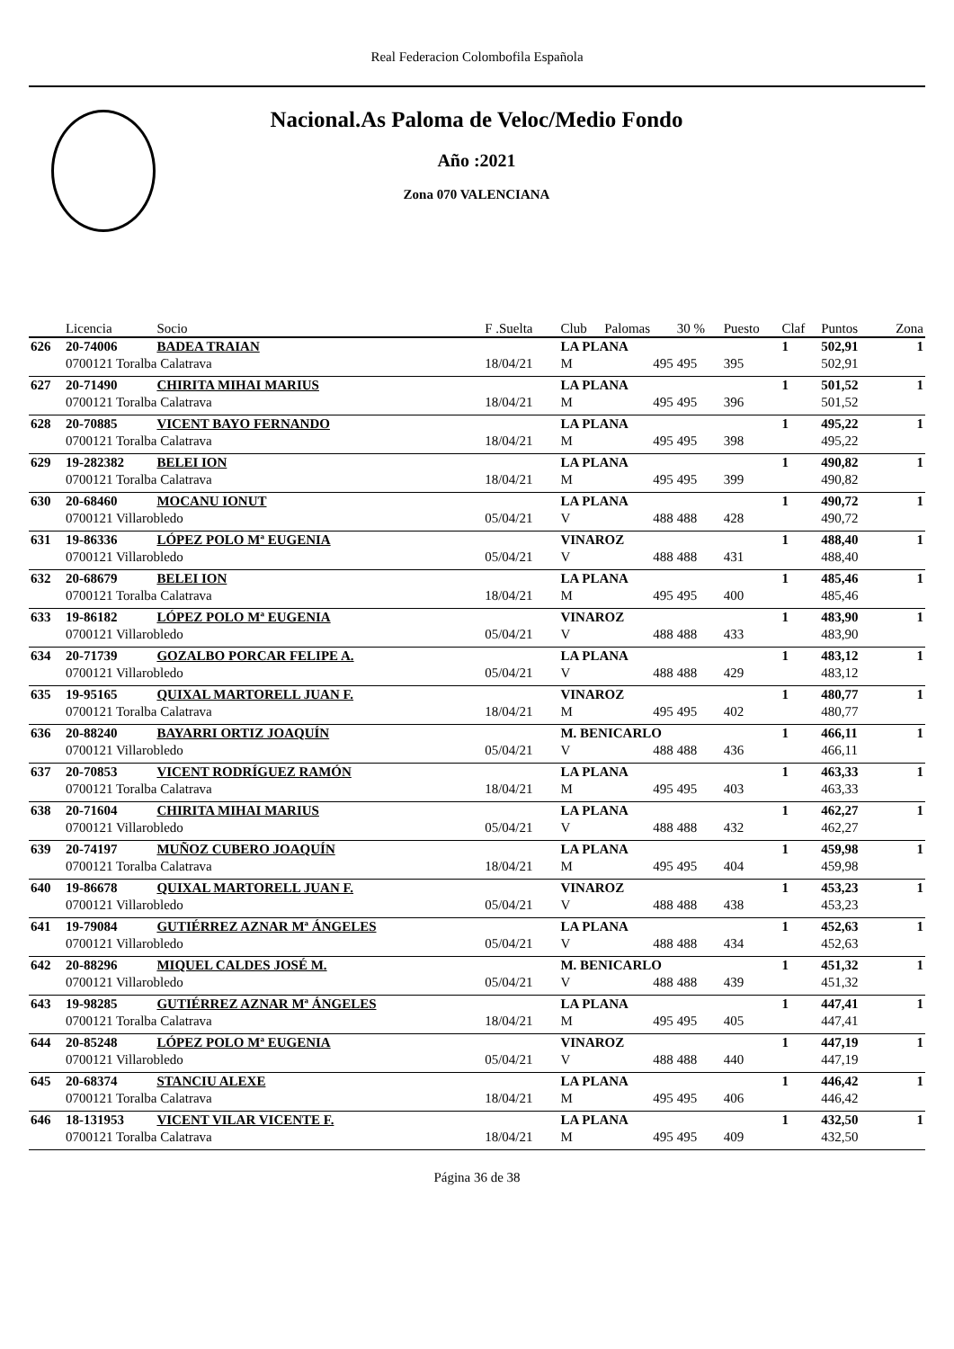Real Federacion Colombofila Española
Nacional.As Paloma de Veloc/Medio Fondo
Año :2021
Zona 070 VALENCIANA
| | Licencia | Socio | F .Suelta | Club | Palomas | 30 % | Puesto | Claf | Puntos | Zona |
| --- | --- | --- | --- | --- | --- | --- | --- | --- | --- | --- |
| 626 | 20-74006 | BADEA TRAIAN | | LA PLANA | | | | 1 | 502,91 | 1 |
| | 0700121 Toralba Calatrava | | 18/04/21 | M | 495 | 495 | 395 | | 502,91 | |
| 627 | 20-71490 | CHIRITA MIHAI MARIUS | | LA PLANA | | | | 1 | 501,52 | 1 |
| | 0700121 Toralba Calatrava | | 18/04/21 | M | 495 | 495 | 396 | | 501,52 | |
| 628 | 20-70885 | VICENT BAYO FERNANDO | | LA PLANA | | | | 1 | 495,22 | 1 |
| | 0700121 Toralba Calatrava | | 18/04/21 | M | 495 | 495 | 398 | | 495,22 | |
| 629 | 19-282382 | BELEI ION | | LA PLANA | | | | 1 | 490,82 | 1 |
| | 0700121 Toralba Calatrava | | 18/04/21 | M | 495 | 495 | 399 | | 490,82 | |
| 630 | 20-68460 | MOCANU IONUT | | LA PLANA | | | | 1 | 490,72 | 1 |
| | 0700121 Villarobledo | | 05/04/21 | V | 488 | 488 | 428 | | 490,72 | |
| 631 | 19-86336 | LÓPEZ POLO Mª EUGENIA | | VINAROZ | | | | 1 | 488,40 | 1 |
| | 0700121 Villarobledo | | 05/04/21 | V | 488 | 488 | 431 | | 488,40 | |
| 632 | 20-68679 | BELEI ION | | LA PLANA | | | | 1 | 485,46 | 1 |
| | 0700121 Toralba Calatrava | | 18/04/21 | M | 495 | 495 | 400 | | 485,46 | |
| 633 | 19-86182 | LÓPEZ POLO Mª EUGENIA | | VINAROZ | | | | 1 | 483,90 | 1 |
| | 0700121 Villarobledo | | 05/04/21 | V | 488 | 488 | 433 | | 483,90 | |
| 634 | 20-71739 | GOZALBO PORCAR FELIPE A. | | LA PLANA | | | | 1 | 483,12 | 1 |
| | 0700121 Villarobledo | | 05/04/21 | V | 488 | 488 | 429 | | 483,12 | |
| 635 | 19-95165 | QUIXAL MARTORELL JUAN F. | | VINAROZ | | | | 1 | 480,77 | 1 |
| | 0700121 Toralba Calatrava | | 18/04/21 | M | 495 | 495 | 402 | | 480,77 | |
| 636 | 20-88240 | BAYARRI ORTIZ JOAQUÍN | | M. BENICARLO | | | | 1 | 466,11 | 1 |
| | 0700121 Villarobledo | | 05/04/21 | V | 488 | 488 | 436 | | 466,11 | |
| 637 | 20-70853 | VICENT RODRÍGUEZ RAMÓN | | LA PLANA | | | | 1 | 463,33 | 1 |
| | 0700121 Toralba Calatrava | | 18/04/21 | M | 495 | 495 | 403 | | 463,33 | |
| 638 | 20-71604 | CHIRITA MIHAI MARIUS | | LA PLANA | | | | 1 | 462,27 | 1 |
| | 0700121 Villarobledo | | 05/04/21 | V | 488 | 488 | 432 | | 462,27 | |
| 639 | 20-74197 | MUÑOZ CUBERO JOAQUÍN | | LA PLANA | | | | 1 | 459,98 | 1 |
| | 0700121 Toralba Calatrava | | 18/04/21 | M | 495 | 495 | 404 | | 459,98 | |
| 640 | 19-86678 | QUIXAL MARTORELL JUAN F. | | VINAROZ | | | | 1 | 453,23 | 1 |
| | 0700121 Villarobledo | | 05/04/21 | V | 488 | 488 | 438 | | 453,23 | |
| 641 | 19-79084 | GUTIÉRREZ AZNAR Mª ÁNGELES | | LA PLANA | | | | 1 | 452,63 | 1 |
| | 0700121 Villarobledo | | 05/04/21 | V | 488 | 488 | 434 | | 452,63 | |
| 642 | 20-88296 | MIQUEL CALDES JOSÉ M. | | M. BENICARLO | | | | 1 | 451,32 | 1 |
| | 0700121 Villarobledo | | 05/04/21 | V | 488 | 488 | 439 | | 451,32 | |
| 643 | 19-98285 | GUTIÉRREZ AZNAR Mª ÁNGELES | | LA PLANA | | | | 1 | 447,41 | 1 |
| | 0700121 Toralba Calatrava | | 18/04/21 | M | 495 | 495 | 405 | | 447,41 | |
| 644 | 20-85248 | LÓPEZ POLO Mª EUGENIA | | VINAROZ | | | | 1 | 447,19 | 1 |
| | 0700121 Villarobledo | | 05/04/21 | V | 488 | 488 | 440 | | 447,19 | |
| 645 | 20-68374 | STANCIU ALEXE | | LA PLANA | | | | 1 | 446,42 | 1 |
| | 0700121 Toralba Calatrava | | 18/04/21 | M | 495 | 495 | 406 | | 446,42 | |
| 646 | 18-131953 | VICENT VILAR VICENTE F. | | LA PLANA | | | | 1 | 432,50 | 1 |
| | 0700121 Toralba Calatrava | | 18/04/21 | M | 495 | 495 | 409 | | 432,50 | |
Página 36 de 38